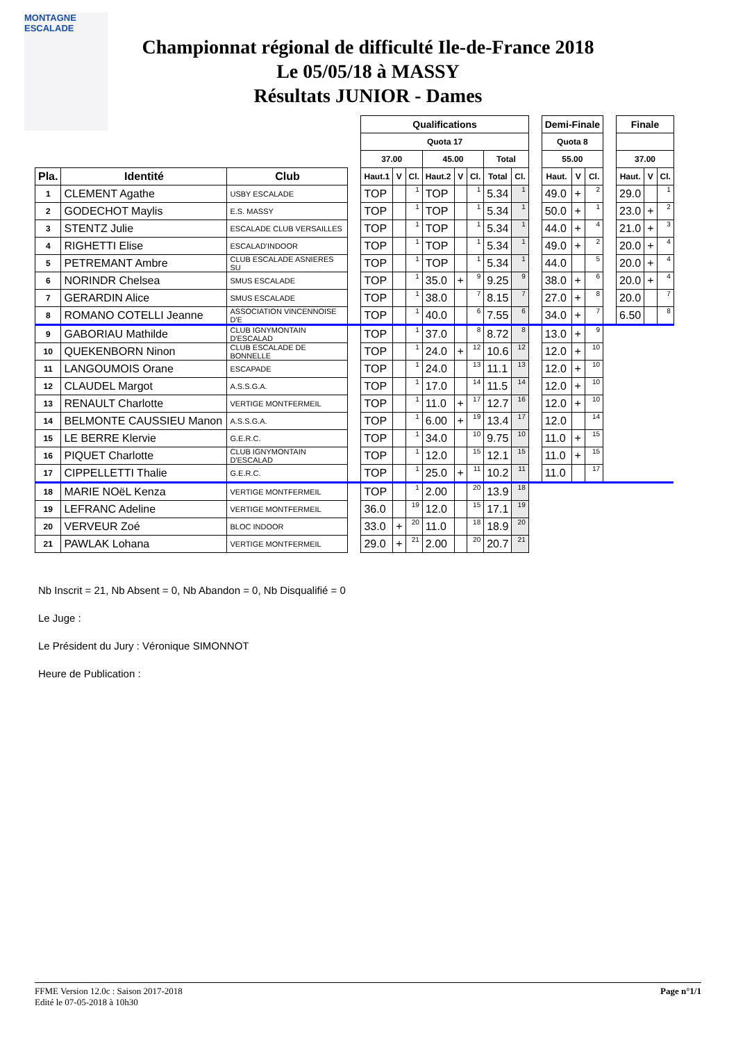MONTAGNE ESCALADE
Championnat régional de difficulté Ile-de-France 2018
Le 05/05/18 à MASSY
Résultats JUNIOR - Dames
| | | | | Qualifications | | | | | | | | | Demi-Finale | | | | Finale | | |
| | | | | Quota 17 | | | | | | | | | Quota 8 | | | | | | |
| | | | | 37.00 | | | 45.00 | | | Total | | | 55.00 | | | | 37.00 | | |
| Pla. | Identité | Club | | Haut.1 | V | Cl. | Haut.2 | V | Cl. | Total | Cl. | | Haut. | V | Cl. | | Haut. | V | Cl. |
| 1 | CLEMENT Agathe | USBY ESCALADE | | TOP | | 1 | TOP | | 1 | 5.34 | 1 | | 49.0 | + | 2 | | 29.0 | | 1 |
| 2 | GODECHOT Maylis | E.S. MASSY | | TOP | | 1 | TOP | | 1 | 5.34 | 1 | | 50.0 | + | 1 | | 23.0 | + | 2 |
| 3 | STENTZ Julie | ESCALADE CLUB VERSAILLES | | TOP | | 1 | TOP | | 1 | 5.34 | 1 | | 44.0 | + | 4 | | 21.0 | + | 3 |
| 4 | RIGHETTI Elise | ESCALAD'INDOOR | | TOP | | 1 | TOP | | 1 | 5.34 | 1 | | 49.0 | + | 2 | | 20.0 | + | 4 |
| 5 | PETREMANT Ambre | CLUB ESCALADE ASNIERES SU | | TOP | | 1 | TOP | | 1 | 5.34 | 1 | | 44.0 | | 5 | | 20.0 | + | 4 |
| 6 | NORINDR Chelsea | SMUS ESCALADE | | TOP | | 1 | 35.0 | + | 9 | 9.25 | 9 | | 38.0 | + | 6 | | 20.0 | + | 4 |
| 7 | GERARDIN Alice | SMUS ESCALADE | | TOP | | 1 | 38.0 | | 7 | 8.15 | 7 | | 27.0 | + | 8 | | 20.0 | | 7 |
| 8 | ROMANO COTELLI Jeanne | ASSOCIATION VINCENNOISE D'E | | TOP | | 1 | 40.0 | | 6 | 7.55 | 6 | | 34.0 | + | 7 | | 6.50 | | 8 |
| 9 | GABORIAU Mathilde | CLUB IGNYMONTAIN D'ESCALAD | | TOP | | 1 | 37.0 | | 8 | 8.72 | 8 | | 13.0 | + | 9 | | | | |
| 10 | QUEKENBORN Ninon | CLUB ESCALADE DE BONNELLE | | TOP | | 1 | 24.0 | + | 12 | 10.6 | 12 | | 12.0 | + | 10 | | | | |
| 11 | LANGOUMOIS Orane | ESCAPADE | | TOP | | 1 | 24.0 | | 13 | 11.1 | 13 | | 12.0 | + | 10 | | | | |
| 12 | CLAUDEL Margot | A.S.S.G.A. | | TOP | | 1 | 17.0 | | 14 | 11.5 | 14 | | 12.0 | + | 10 | | | | |
| 13 | RENAULT Charlotte | VERTIGE MONTFERMEIL | | TOP | | 1 | 11.0 | + | 17 | 12.7 | 16 | | 12.0 | + | 10 | | | | |
| 14 | BELMONTE CAUSSIEU Manon | A.S.S.G.A. | | TOP | | 1 | 6.00 | + | 19 | 13.4 | 17 | | 12.0 | | 14 | | | | |
| 15 | LE BERRE Klervie | G.E.R.C. | | TOP | | 1 | 34.0 | | 10 | 9.75 | 10 | | 11.0 | + | 15 | | | | |
| 16 | PIQUET Charlotte | CLUB IGNYMONTAIN D'ESCALAD | | TOP | | 1 | 12.0 | | 15 | 12.1 | 15 | | 11.0 | + | 15 | | | | |
| 17 | CIPPELLETTI Thalie | G.E.R.C. | | TOP | | 1 | 25.0 | + | 11 | 10.2 | 11 | | 11.0 | | 17 | | | | |
| 18 | MARIE NOëL Kenza | VERTIGE MONTFERMEIL | | TOP | | 1 | 2.00 | | 20 | 13.9 | 18 | | | | | | | | |
| 19 | LEFRANC Adeline | VERTIGE MONTFERMEIL | | 36.0 | | 19 | 12.0 | | 15 | 17.1 | 19 | | | | | | | | |
| 20 | VERVEUR Zoé | BLOC INDOOR | | 33.0 | + | 20 | 11.0 | | 18 | 18.9 | 20 | | | | | | | | |
| 21 | PAWLAK Lohana | VERTIGE MONTFERMEIL | | 29.0 | + | 21 | 2.00 | | 20 | 20.7 | 21 | | | | | | | | |
Nb Inscrit = 21, Nb Absent = 0, Nb Abandon = 0, Nb Disqualifié = 0
Le Juge :
Le Président du Jury : Véronique SIMONNOT
Heure de Publication :
FFME Version 12.0c : Saison 2017-2018
Edité le 07-05-2018 à 10h30
Page n°1/1